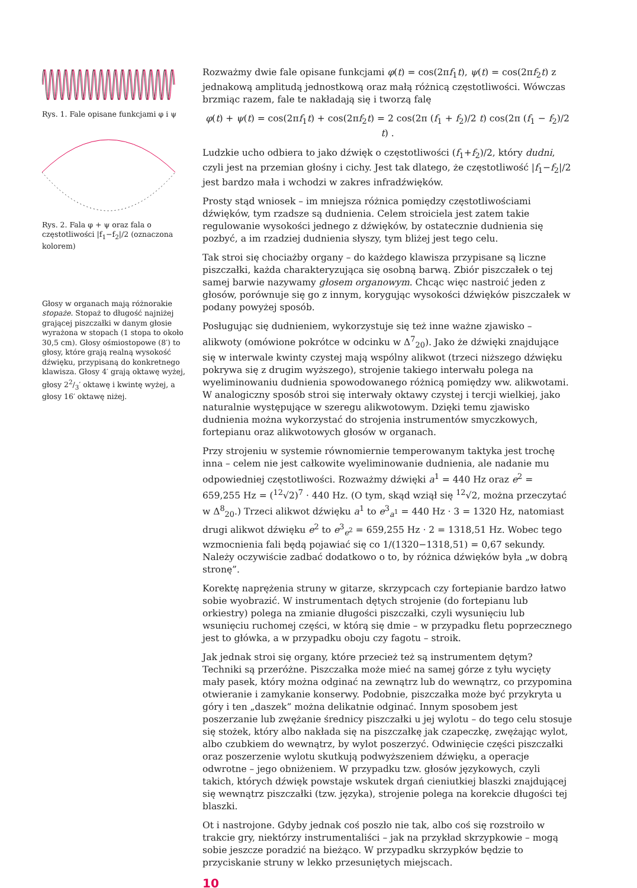Rys. 1. Fale opisane funkcjami φ i ψ
Rys. 2. Fala φ + ψ oraz fala o częstotliwości |f<sub>1</sub>−f<sub>2</sub>|/2 (oznaczona kolorem)
Głosy w organach mają różnorakie stopaże. Stopaż to długość najniżej grającej piszczałki w danym głosie wyrażona w stopach (1 stopa to około 30,5 cm). Głosy ośmiostopowe (8′) to głosy, które grają realną wysokość dźwięku, przypisaną do konkretnego klawisza. Głosy 4′ grają oktawę wyżej, głosy 22/3′ oktawę i kwintę wyżej, a głosy 16′ oktawę niżej.
Rozważmy dwie fale opisane funkcjami φ(t) = cos(2πf<sub>1</sub>t), ψ(t) = cos(2πf<sub>2</sub>t) z jednakową amplitudą jednostkową oraz małą różnicą częstotliwości. Wówczas brzmiąc razem, fale te nakładają się i tworzą falę
φ(t) + ψ(t) = cos(2πf<sub>1</sub>t) + cos(2πf<sub>2</sub>t) = 2 cos(2π (f<sub>1</sub> + f<sub>2</sub>)/2 t) cos(2π (f<sub>1</sub> − f<sub>2</sub>)/2 t) .
Ludzkie ucho odbiera to jako dźwięk o częstotliwości (f<sub>1</sub>+f<sub>2</sub>)/2, który dudni, czyli jest na przemian głośny i cichy. Jest tak dlatego, że częstotliwość |f<sub>1</sub>−f<sub>2</sub>|/2 jest bardzo mała i wchodzi w zakres infradźwięków.
Prosty stąd wniosek – im mniejsza różnica pomiędzy częstotliwościami dźwięków, tym rzadsze są dudnienia. Celem stroiciela jest zatem takie regulowanie wysokości jednego z dźwięków, by ostatecznie dudnienia się pozbyć, a im rzadziej dudnienia słyszy, tym bliżej jest tego celu.
Tak stroi się chociażby organy – do każdego klawisza przypisane są liczne piszczałki, każda charakteryzująca się osobną barwą. Zbiór piszczałek o tej samej barwie nazywamy głosem organowym. Chcąc więc nastroić jeden z głosów, porównuje się go z innym, korygując wysokości dźwięków piszczałek w podany powyżej sposób.
Posługując się dudnieniem, wykorzystuje się też inne ważne zjawisko – alikwoty (omówione pokrótce w odcinku w Δ<sup>7</sup><sub>20</sub>). Jako że dźwięki znajdujące się w interwale kwinty czystej mają wspólny alikwot (trzeci niższego dźwięku pokrywa się z drugim wyższego), strojenie takiego interwału polega na wyeliminowaniu dudnienia spowodowanego różnicą pomiędzy ww. alikwotami. W analogiczny sposób stroi się interwały oktawy czystej i tercji wielkiej, jako naturalnie występujące w szeregu alikwotowym. Dzięki temu zjawisko dudnienia można wykorzystać do strojenia instrumentów smyczkowych, fortepianu oraz alikwotowych głosów w organach.
Przy strojeniu w systemie równomiernie temperowanym taktyka jest trochę inna – celem nie jest całkowite wyeliminowanie dudnienia, ale nadanie mu odpowiedniej częstotliwości. Rozważmy dźwięki a<sup>1</sup> = 440 Hz oraz e<sup>2</sup> = 659,255 Hz = (<sup>12</sup>√2)<sup>7</sup> · 440 Hz. (O tym, skąd wziął się <sup>12</sup>√2, można przeczytać w Δ<sup>8</sup><sub>20</sub>.) Trzeci alikwot dźwięku a<sup>1</sup> to e<sup>3</sup><sub>a<sup>1</sup></sub> = 440 Hz · 3 = 1320 Hz, natomiast drugi alikwot dźwięku e<sup>2</sup> to e<sup>3</sup><sub>e<sup>2</sup></sub> = 659,255 Hz · 2 = 1318,51 Hz. Wobec tego wzmocnienia fali będą pojawiać się co 1/(1320−1318,51) = 0,67 sekundy. Należy oczywiście zadbać dodatkowo o to, by różnica dźwięków była „w dobrą stronę”.
Korektę naprężenia struny w gitarze, skrzypcach czy fortepianie bardzo łatwo sobie wyobrazić. W instrumentach dętych strojenie (do fortepianu lub orkiestry) polega na zmianie długości piszczałki, czyli wysunięciu lub wsunięciu ruchomej części, w którą się dmie – w przypadku fletu poprzecznego jest to główka, a w przypadku oboju czy fagotu – stroik.
Jak jednak stroi się organy, które przecież też są instrumentem dętym? Techniki są przeróżne. Piszczałka może mieć na samej górze z tyłu wycięty mały pasek, który można odginać na zewnątrz lub do wewnątrz, co przypomina otwieranie i zamykanie konserwy. Podobnie, piszczałka może być przykryta u góry i ten „daszek” można delikatnie odginać. Innym sposobem jest poszerzanie lub zwężanie średnicy piszczałki u jej wylotu – do tego celu stosuje się stożek, który albo nakłada się na piszczałkę jak czapeczkę, zwężając wylot, albo czubkiem do wewnątrz, by wylot poszerzyć. Odwinięcie części piszczałki oraz poszerzenie wylotu skutkują podwyższeniem dźwięku, a operacje odwrotne – jego obniżeniem. W przypadku tzw. głosów językowych, czyli takich, których dźwięk powstaje wskutek drgań cieniutkiej blaszki znajdującej się wewnątrz piszczałki (tzw. języka), strojenie polega na korekcie długości tej blaszki.
Ot i nastrojone. Gdyby jednak coś poszło nie tak, albo coś się rozstroiło w trakcie gry, niektórzy instrumentaliści – jak na przykład skrzypkowie – mogą sobie jeszcze poradzić na bieżąco. W przypadku skrzypków będzie to przyciskanie struny w lekko przesuniętych miejscach.
10